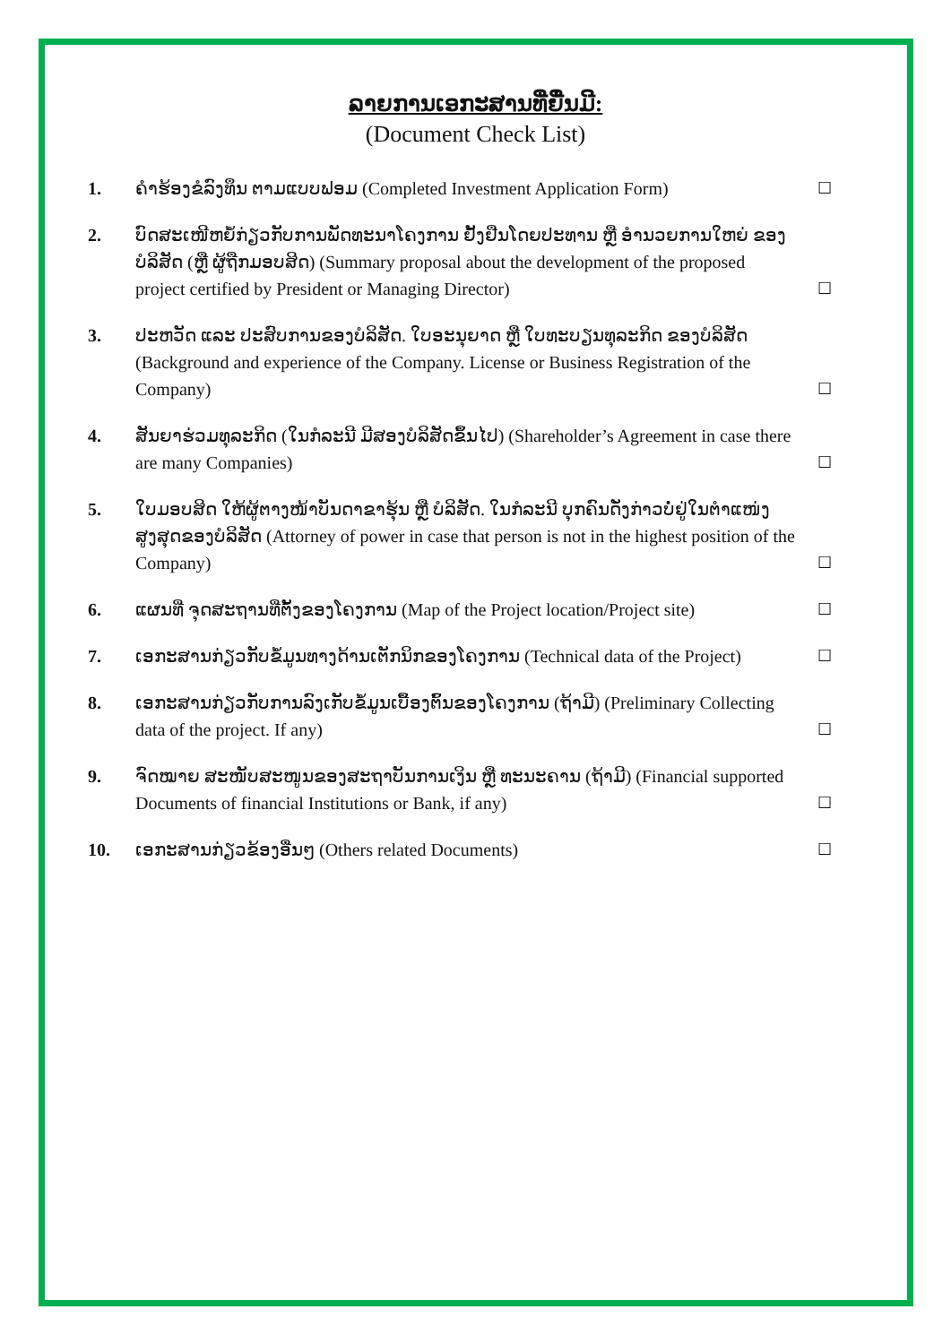ລາຍການເອກະສານທີ່ຍື່ນມີ:
(Document Check List)
1. ຄຳຮ້ອງຂໍລົງທຶນ ຕາມແບບຟອມ (Completed Investment Application Form)
☐
2. ບົດສະເໜີຫຍໍ້ກ່ຽວກັບການພັດທະນາໂຄງການ ຢັ້ງຢືນໂດຍປະທານ ຫຼື ອຳນວຍການໃຫຍ່ ຂອງບໍລິສັດ (ຫຼື ຜູ້ຖືກມອບສິດ) (Summary proposal about the development of the proposed project certified by President or Managing Director)
☐
3. ປະຫວັດ ແລະ ປະສົບການຂອງບໍລິສັດ. ໃບອະນຸຍາດ ຫຼື ໃບທະບຽນທຸລະກິດ ຂອງບໍລິສັດ (Background and experience of the Company. License or Business Registration of the Company)
☐
4. ສັນຍາຮ່ວມທຸລະກິດ (ໃນກໍລະນີ ມີສອງບໍລິສັດຂຶ້ນໄປ) (Shareholder’s Agreement in case there are many Companies)
☐
5. ໃບມອບສິດ ໃຫ້ຜູ້ຕາງໜ້າບັນດາຂາຮຸ້ນ ຫຼື ບໍລິສັດ. ໃນກໍລະນີ ບຸກຄົນດັ່ງກ່າວບໍ່ຢູ່ໃນຕຳແໜ່ງສູງສຸດຂອງບໍລິສັດ (Attorney of power in case that person is not in the highest position of the Company)
☐
6. ແຜນທີ່ ຈຸດສະຖານທີ່ຕັ້ງຂອງໂຄງການ (Map of the Project location/Project site)
☐
7. ເອກະສານກ່ຽວກັບຂໍ້ມູນທາງດ້ານເຕັກນິກຂອງໂຄງການ (Technical data of the Project)
☐
8. ເອກະສານກ່ຽວກັບການລົງເກັບຂໍ້ມູນເບື້ອງຕົ້ນຂອງໂຄງການ (ຖ້າມີ) (Preliminary Collecting data of the project. If any)
☐
9. ຈົດໝາຍ ສະໜັບສະໜູນຂອງສະຖາບັນການເງິນ ຫຼື ທະນະຄານ (ຖ້າມີ) (Financial supported Documents of financial Institutions or Bank, if any)
☐
10. ເອກະສານກ່ຽວຂ້ອງອື່ນໆ (Others related Documents)
☐